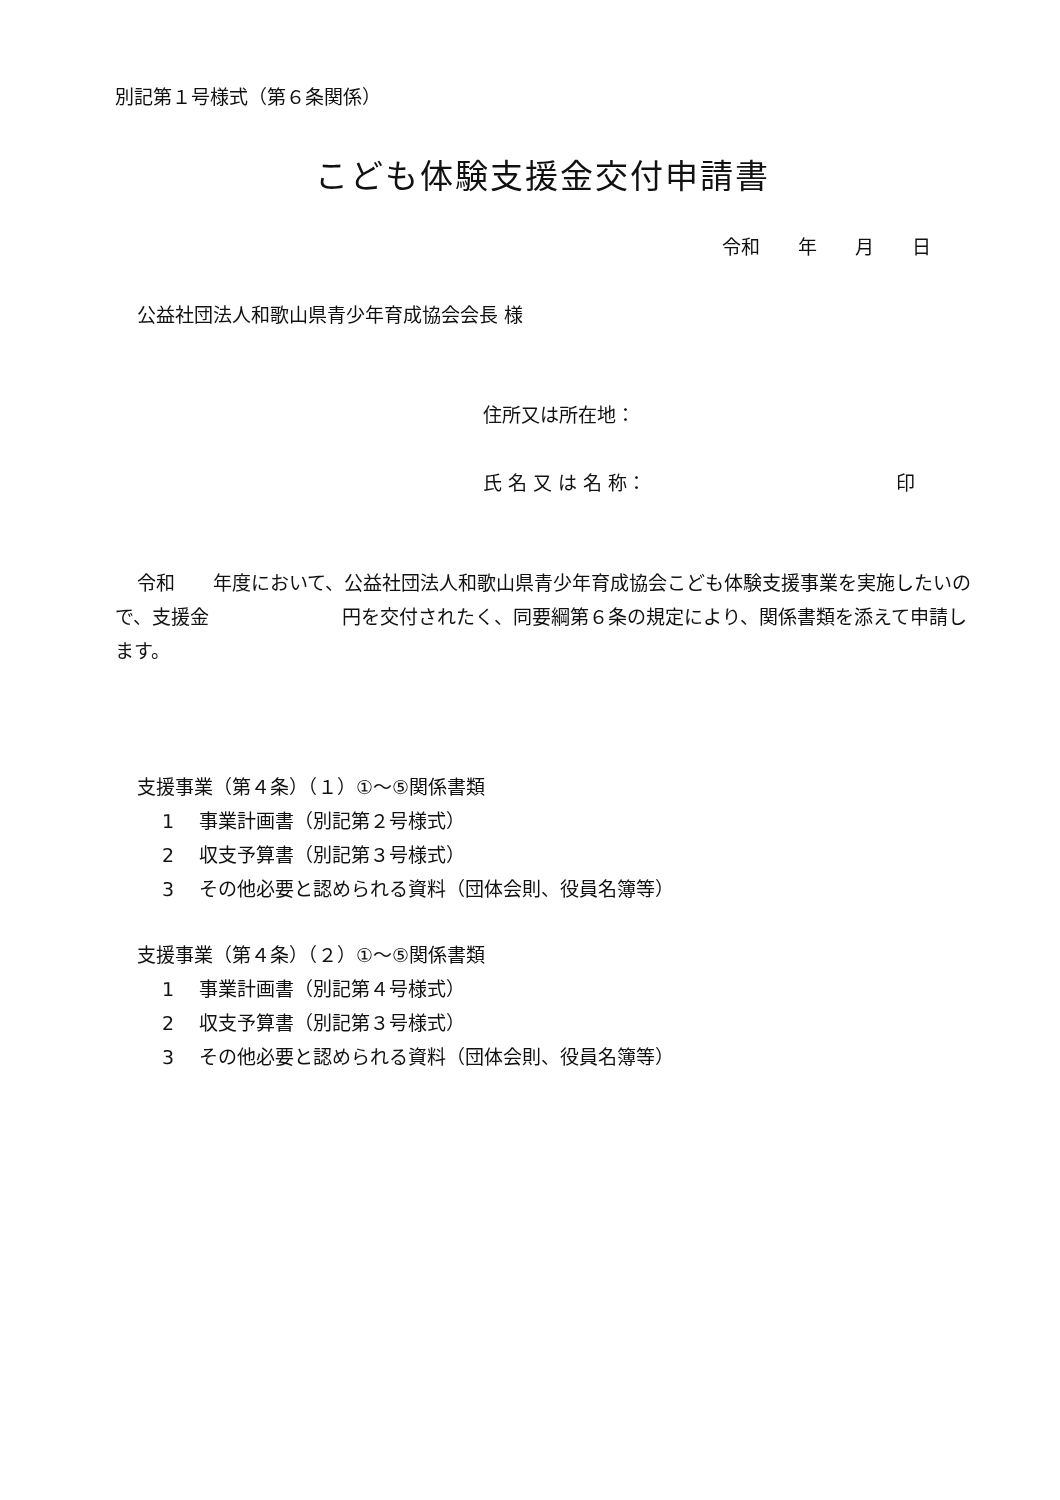別記第１号様式（第６条関係）
こども体験支援金交付申請書
令和　　年　　月　　日
公益社団法人和歌山県青少年育成協会会長 様
住所又は所在地：
氏 名 又 は 名 称： 印
令和　　年度において、公益社団法人和歌山県青少年育成協会こども体験支援事業を実施したいので、支援金　　　　　　　円を交付されたく、同要綱第６条の規定により、関係書類を添えて申請します。
支援事業（第４条）（１）①～⑤関係書類
1　 事業計画書（別記第２号様式）
2　 収支予算書（別記第３号様式）
3　 その他必要と認められる資料（団体会則、役員名簿等）
支援事業（第４条）（２）①～⑤関係書類
1　 事業計画書（別記第４号様式）
2　 収支予算書（別記第３号様式）
3　 その他必要と認められる資料（団体会則、役員名簿等）